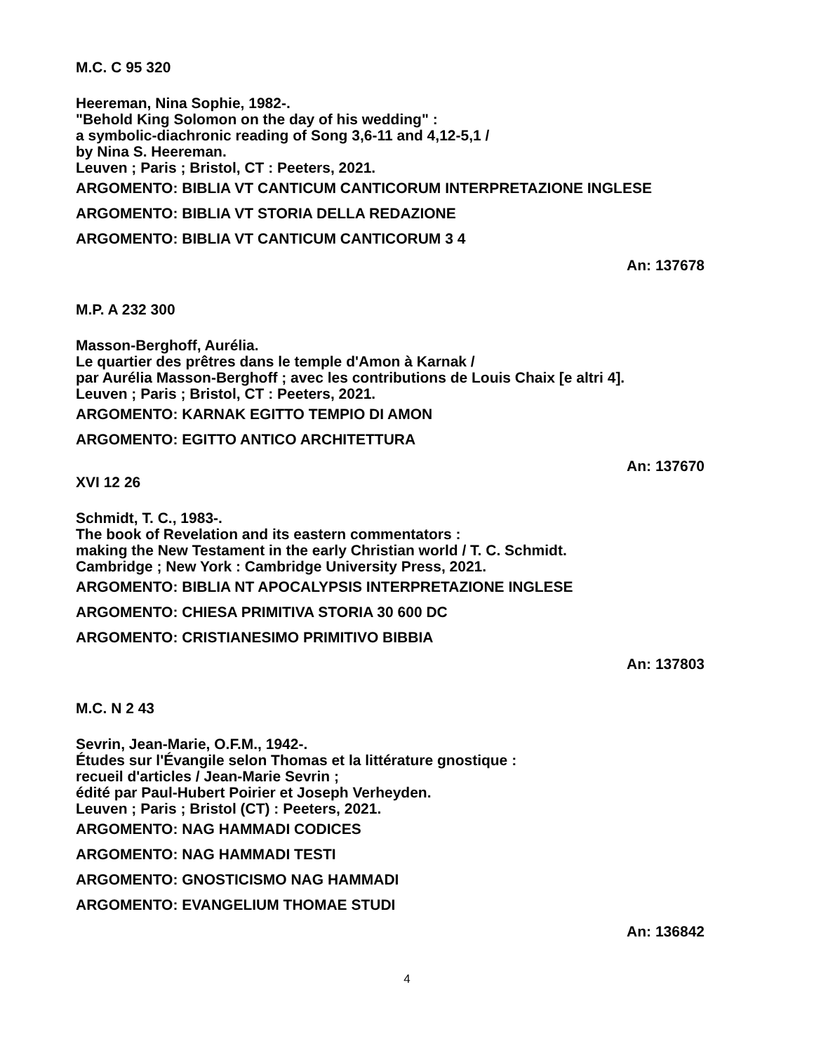M.C. C 95 320
Heereman, Nina Sophie, 1982-.
"Behold King Solomon on the day of his wedding" :
a symbolic-diachronic reading of Song 3,6-11 and 4,12-5,1 /
by Nina S. Heereman.
Leuven ; Paris ; Bristol, CT : Peeters, 2021.
ARGOMENTO: BIBLIA VT CANTICUM CANTICORUM INTERPRETAZIONE INGLESE
ARGOMENTO: BIBLIA VT STORIA DELLA REDAZIONE
ARGOMENTO: BIBLIA VT CANTICUM CANTICORUM 3 4
An: 137678
M.P. A 232 300
Masson-Berghoff, Aurélia.
Le quartier des prêtres dans le temple d'Amon à Karnak /
par Aurélia Masson-Berghoff ; avec les contributions de Louis Chaix [e altri 4].
Leuven ; Paris ; Bristol, CT : Peeters, 2021.
ARGOMENTO: KARNAK EGITTO TEMPIO DI AMON
ARGOMENTO: EGITTO ANTICO ARCHITETTURA
An: 137670
XVI 12 26
Schmidt, T. C., 1983-.
The book of Revelation and its eastern commentators :
making the New Testament in the early Christian world / T. C. Schmidt.
Cambridge ; New York : Cambridge University Press, 2021.
ARGOMENTO: BIBLIA NT APOCALYPSIS INTERPRETAZIONE INGLESE
ARGOMENTO: CHIESA PRIMITIVA STORIA 30 600 DC
ARGOMENTO: CRISTIANESIMO PRIMITIVO BIBBIA
An: 137803
M.C. N 2 43
Sevrin, Jean-Marie, O.F.M., 1942-.
Études sur l'Évangile selon Thomas et la littérature gnostique :
recueil d'articles / Jean-Marie Sevrin ;
édité par Paul-Hubert Poirier et Joseph Verheyden.
Leuven ; Paris ; Bristol (CT) : Peeters, 2021.
ARGOMENTO: NAG HAMMADI CODICES
ARGOMENTO: NAG HAMMADI TESTI
ARGOMENTO: GNOSTICISMO NAG HAMMADI
ARGOMENTO: EVANGELIUM THOMAE STUDI
An: 136842
4